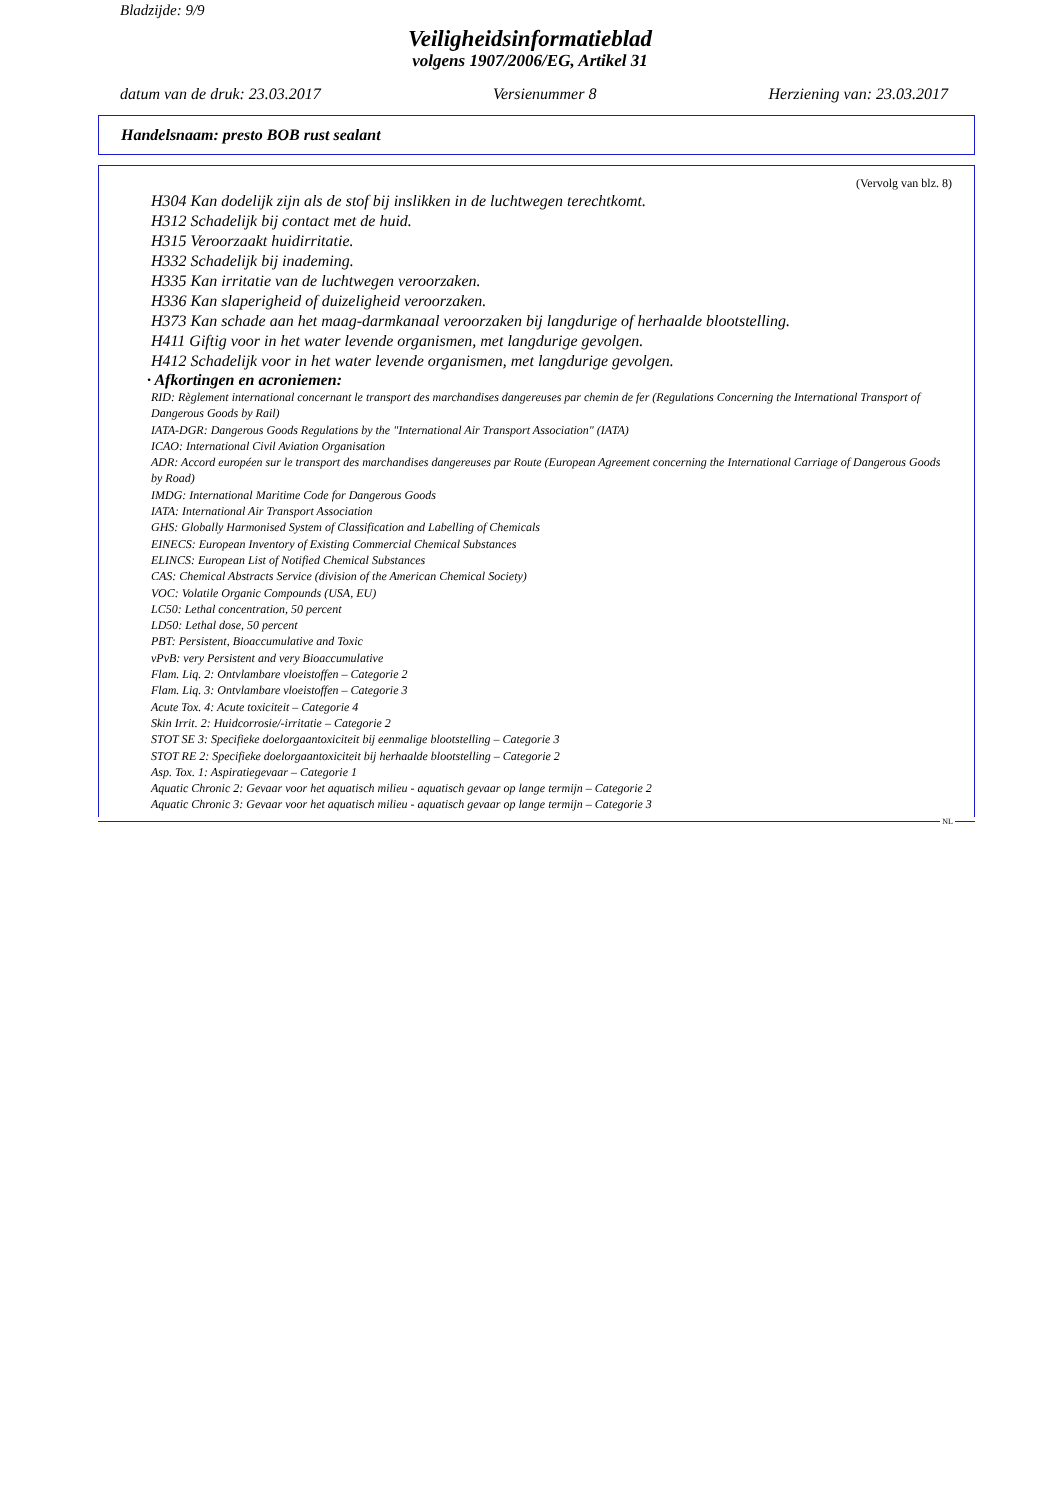Bladzijde: 9/9
Veiligheidsinformatieblad
volgens 1907/2006/EG, Artikel 31
datum van de druk: 23.03.2017 Versienummer 8 Herziening van: 23.03.2017
Handelsnaam: presto BOB rust sealant
(Vervolg van blz. 8)
H304 Kan dodelijk zijn als de stof bij inslikken in de luchtwegen terechtkomt.
H312 Schadelijk bij contact met de huid.
H315 Veroorzaakt huidirritatie.
H332 Schadelijk bij inademing.
H335 Kan irritatie van de luchtwegen veroorzaken.
H336 Kan slaperigheid of duizeligheid veroorzaken.
H373 Kan schade aan het maag-darmkanaal veroorzaken bij langdurige of herhaalde blootstelling.
H411 Giftig voor in het water levende organismen, met langdurige gevolgen.
H412 Schadelijk voor in het water levende organismen, met langdurige gevolgen.
· Afkortingen en acroniemen:
RID: Règlement international concernant le transport des marchandises dangereuses par chemin de fer (Regulations Concerning the International Transport of Dangerous Goods by Rail)
IATA-DGR: Dangerous Goods Regulations by the "International Air Transport Association" (IATA)
ICAO: International Civil Aviation Organisation
ADR: Accord européen sur le transport des marchandises dangereuses par Route (European Agreement concerning the International Carriage of Dangerous Goods by Road)
IMDG: International Maritime Code for Dangerous Goods
IATA: International Air Transport Association
GHS: Globally Harmonised System of Classification and Labelling of Chemicals
EINECS: European Inventory of Existing Commercial Chemical Substances
ELINCS: European List of Notified Chemical Substances
CAS: Chemical Abstracts Service (division of the American Chemical Society)
VOC: Volatile Organic Compounds (USA, EU)
LC50: Lethal concentration, 50 percent
LD50: Lethal dose, 50 percent
PBT: Persistent, Bioaccumulative and Toxic
vPvB: very Persistent and very Bioaccumulative
Flam. Liq. 2: Ontvlambare vloeistoffen – Categorie 2
Flam. Liq. 3: Ontvlambare vloeistoffen – Categorie 3
Acute Tox. 4: Acute toxiciteit – Categorie 4
Skin Irrit. 2: Huidcorrosie/-irritatie – Categorie 2
STOT SE 3: Specifieke doelorgaantoxiciteit bij eenmalige blootstelling – Categorie 3
STOT RE 2: Specifieke doelorgaantoxiciteit bij herhaalde blootstelling – Categorie 2
Asp. Tox. 1: Aspiratiegevaar – Categorie 1
Aquatic Chronic 2: Gevaar voor het aquatisch milieu - aquatisch gevaar op lange termijn – Categorie 2
Aquatic Chronic 3: Gevaar voor het aquatisch milieu - aquatisch gevaar op lange termijn – Categorie 3
NL